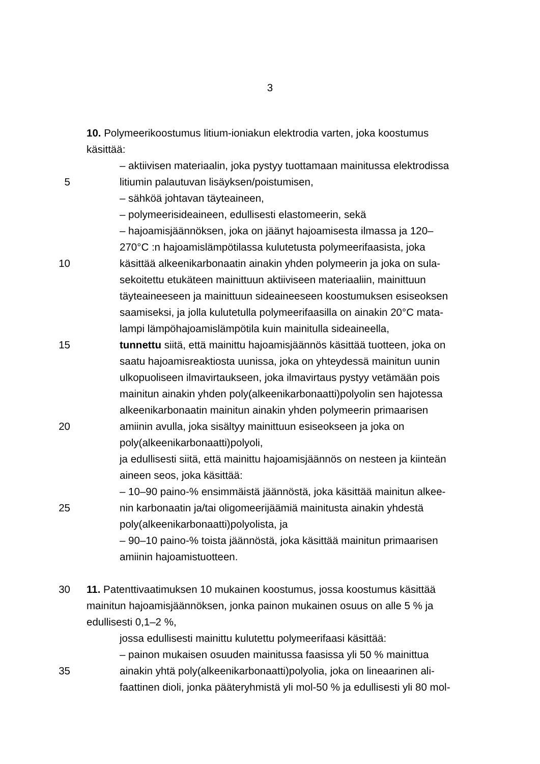3
10. Polymeerikoostumus litium-ioniakun elektrodia varten, joka koostumus
käsittää:
– aktiivisen materiaalin, joka pystyy tuottamaan mainitussa elektrodissa
5 litiumin palautuvan lisäyksen/poistumisen,
– sähköä johtavan täyteaineen,
– polymeerisideaineen, edullisesti elastomeerin, sekä
– hajoamisjäännöksen, joka on jäänyt hajoamisesta ilmassa ja 120–
270°C :n hajoamislämpötilassa kulutetusta polymeerifaasista, joka
10 käsittää alkeenikarbonaatin ainakin yhden polymeerin ja joka on sula-
sekoitettu etukäteen mainittuun aktiiviseen materiaaliin, mainittuun
täyteaineeseen ja mainittuun sideaineeseen koostumuksen esiseoksen
saamiseksi, ja jolla kulutetulla polymeerifaasilla on ainakin 20°C mata-
lampi lämpöhajoamislämpötila kuin mainitulla sideaineella,
15 tunnettu siitä, että mainittu hajoamisjäännös käsittää tuotteen, joka on
saatu hajoamisreaktiosta uunissa, joka on yhteydessä mainitun uunin
ulkopuoliseen ilmavirtaukseen, joka ilmavirtaus pystyy vetämään pois
mainitun ainakin yhden poly(alkeenikarbonaatti)polyolin sen hajotessa
alkeenikarbonaatin mainitun ainakin yhden polymeerin primaarisen
20 amiinin avulla, joka sisältyy mainittuun esiseokseen ja joka on
poly(alkeenikarbonaatti)polyoli,
ja edullisesti siitä, että mainittu hajoamisjäännös on nesteen ja kiinteän
aineen seos, joka käsittää:
– 10–90 paino-% ensimmäistä jäännöstä, joka käsittää mainitun alkee-
25 nin karbonaatin ja/tai oligomeerijäämiä mainitusta ainakin yhdestä
poly(alkeenikarbonaatti)polyolista, ja
– 90–10 paino-% toista jäännöstä, joka käsittää mainitun primaarisen
amiinin hajoamistuotteen.
30 11. Patenttivaatimuksen 10 mukainen koostumus, jossa koostumus käsittää
mainitun hajoamisjäännöksen, jonka painon mukainen osuus on alle 5 % ja
edullisesti 0,1–2 %,
jossa edullisesti mainittu kulutettu polymeerifaasi käsittää:
– painon mukaisen osuuden mainitussa faasissa yli 50 % mainittua
35 ainakin yhtä poly(alkeenikarbonaatti)polyolia, joka on lineaarinen ali-
faattinen dioli, jonka pääteryhmistä yli mol-50 % ja edullisesti yli 80 mol-